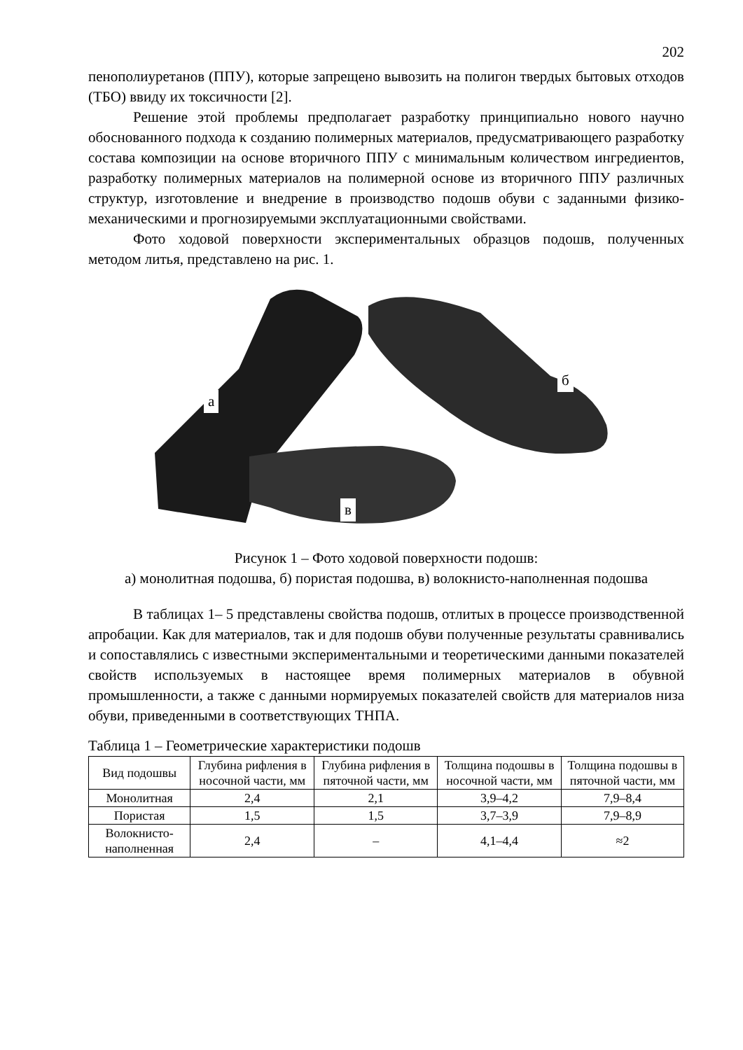202
пенополиуретанов (ППУ), которые запрещено вывозить на полигон твердых бытовых отходов (ТБО) ввиду их токсичности [2].
Решение этой проблемы предполагает разработку принципиально нового научно обоснованного подхода к созданию полимерных материалов, предусматривающего разработку состава композиции на основе вторичного ППУ с минимальным количеством ингредиентов, разработку полимерных материалов на полимерной основе из вторичного ППУ различных структур, изготовление и внедрение в производство подошв обуви с заданными физико-механическими и прогнозируемыми эксплуатационными свойствами.
Фото ходовой поверхности экспериментальных образцов подошв, полученных методом литья, представлено на рис. 1.
а
б
в
Рисунок 1 – Фото ходовой поверхности подошв:
а) монолитная подошва, б) пористая подошва, в) волокнисто-наполненная подошва
В таблицах 1– 5 представлены свойства подошв, отлитых в процессе производственной апробации. Как для материалов, так и для подошв обуви полученные результаты сравнивались и сопоставлялись с известными экспериментальными и теоретическими данными показателей свойств используемых в настоящее время полимерных материалов в обувной промышленности, а также с данными нормируемых показателей свойств для материалов низа обуви, приведенными в соответствующих ТНПА.
Таблица 1 – Геометрические характеристики подошв
| Вид подошвы | Глубина рифления в носочной части, мм | Глубина рифления в пяточной части, мм | Толщина подошвы в носочной части, мм | Толщина подошвы в пяточной части, мм |
| --- | --- | --- | --- | --- |
| Монолитная | 2,4 | 2,1 | 3,9–4,2 | 7,9–8,4 |
| Пористая | 1,5 | 1,5 | 3,7–3,9 | 7,9–8,9 |
| Волокнисто-наполненная | 2,4 | – | 4,1–4,4 | ≈2 |